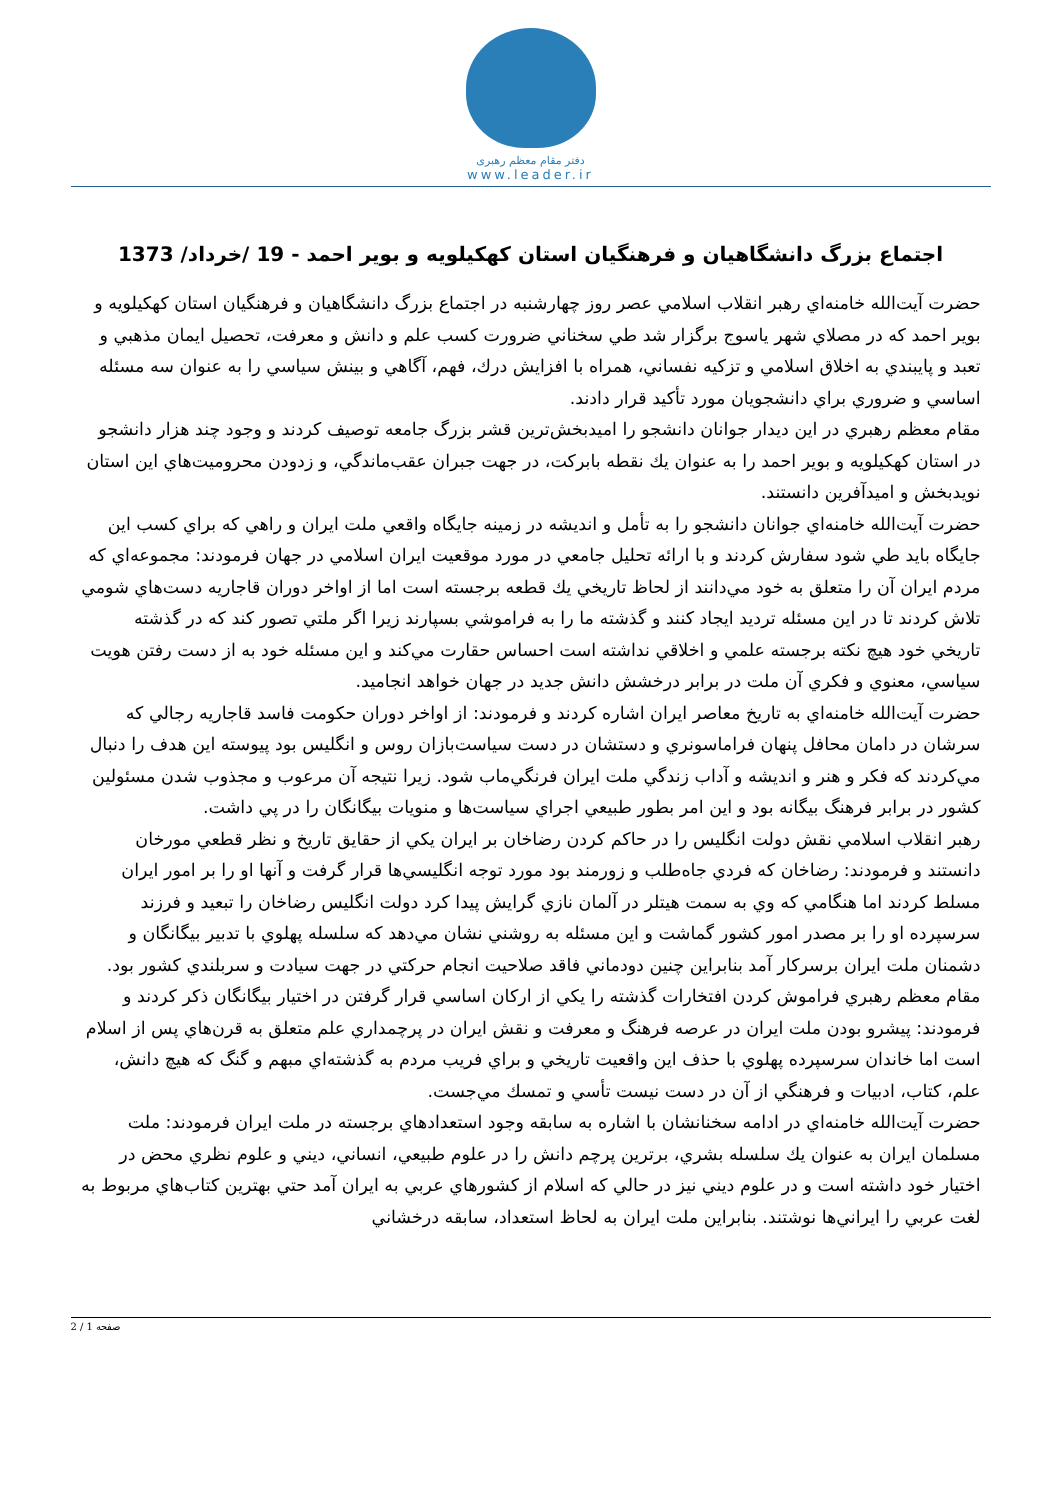دفتر مقام معظم رهبری
www.leader.ir
اجتماع بزرگ دانشگاهيان و فرهنگيان استان كهكيلويه و بوير احمد - 19 /خرداد/ 1373
حضرت آيت‌الله خامنه‌اي رهبر انقلاب اسلامي عصر روز چهارشنبه در اجتماع بزرگ دانشگاهيان و فرهنگيان استان كهكيلويه و بوير احمد كه در مصلاي شهر ياسوج برگزار شد طي سخناني ضرورت كسب علم و دانش و معرفت، تحصيل ايمان مذهبي و تعبد و پايبندي به اخلاق اسلامي و تزكيه نفساني، همراه با افزايش درك، فهم، آگاهي و بينش سياسي را به عنوان سه مسئله اساسي و ضروري براي دانشجويان مورد تأكيد قرار دادند.
مقام معظم رهبري در اين ديدار جوانان دانشجو را اميدبخش‌ترين قشر بزرگ جامعه توصيف كردند و وجود چند هزار دانشجو در استان كهكيلويه و بوير احمد را به عنوان يك نقطه بابركت، در جهت جبران عقب‌ماندگي، و زدودن محروميت‌هاي اين استان نويدبخش و اميدآفرين دانستند.
حضرت آيت‌الله خامنه‌اي جوانان دانشجو را به تأمل و انديشه در زمينه جايگاه واقعي ملت ايران و راهي كه براي كسب اين جايگاه بايد طي شود سفارش كردند و با ارائه تحليل جامعي در مورد موقعيت ايران اسلامي در جهان فرمودند: مجموعه‌اي كه مردم ايران آن را متعلق به خود مي‌دانند از لحاظ تاريخي يك قطعه برجسته است اما از اواخر دوران قاجاريه دست‌هاي شومي تلاش كردند تا در اين مسئله ترديد ايجاد كنند و گذشته ما را به فراموشي بسپارند زيرا اگر ملتي تصور كند كه در گذشته تاريخي خود هيچ نكته برجسته علمي و اخلاقي نداشته است احساس حقارت مي‌كند و اين مسئله خود به از دست رفتن هويت سياسي، معنوي و فكري آن ملت در برابر درخشش دانش جديد در جهان خواهد انجاميد.
حضرت آيت‌الله خامنه‌اي به تاريخ معاصر ايران اشاره كردند و فرمودند: از اواخر دوران حكومت فاسد قاجاريه رجالي كه سرشان در دامان محافل پنهان فراماسونري و دستشان در دست سياست‌بازان روس و انگليس بود پيوسته اين هدف را دنبال مي‌كردند كه فكر و هنر و انديشه و آداب زندگي ملت ايران فرنگي‌ماب شود. زيرا نتيجه آن مرعوب و مجذوب شدن مسئولين كشور در برابر فرهنگ بيگانه بود و اين امر بطور طبيعي اجراي سياست‌ها و منويات بيگانگان را در پي داشت.
رهبر انقلاب اسلامي نقش دولت انگليس را در حاكم كردن رضاخان بر ايران يكي از حقايق تاريخ و نظر قطعي مورخان دانستند و فرمودند: رضاخان كه فردي جاه‌طلب و زورمند بود مورد توجه انگليسي‌ها قرار گرفت و آنها او را بر امور ايران مسلط كردند اما هنگامي كه وي به سمت هيتلر در آلمان نازي گرايش پيدا كرد دولت انگليس رضاخان را تبعيد و فرزند سرسپرده او را بر مصدر امور كشور گماشت و اين مسئله به روشني نشان مي‌دهد كه سلسله پهلوي با تدبير بيگانگان و دشمنان ملت ايران برسركار آمد بنابراين چنين دودماني فاقد صلاحيت انجام حركتي در جهت سيادت و سربلندي كشور بود.
مقام معظم رهبري فراموش كردن افتخارات گذشته را يكي از اركان اساسي قرار گرفتن در اختيار بيگانگان ذكر كردند و فرمودند: پيشرو بودن ملت ايران در عرصه فرهنگ و معرفت و نقش ايران در پرچمداري علم متعلق به قرن‌هاي پس از اسلام است اما خاندان سرسپرده پهلوي با حذف اين واقعيت تاريخي و براي فريب مردم به گذشته‌اي مبهم و گنگ كه هيچ دانش، علم، كتاب، ادبيات و فرهنگي از آن در دست نيست تأسي و تمسك مي‌جست.
حضرت آيت‌الله خامنه‌اي در ادامه سخنانشان با اشاره به سابقه وجود استعدادهاي برجسته در ملت ايران فرمودند: ملت مسلمان ايران به عنوان يك سلسله بشري، برترين پرچم دانش را در علوم طبيعي، انساني، ديني و علوم نظري محض در اختيار خود داشته است و در علوم ديني نيز در حالي كه اسلام از كشورهاي عربي به ايران آمد حتي بهترين كتاب‌هاي مربوط به لغت عربي را ايراني‌ها نوشتند. بنابراين ملت ايران به لحاظ استعداد، سابقه درخشاني
صفحه 1 / 2